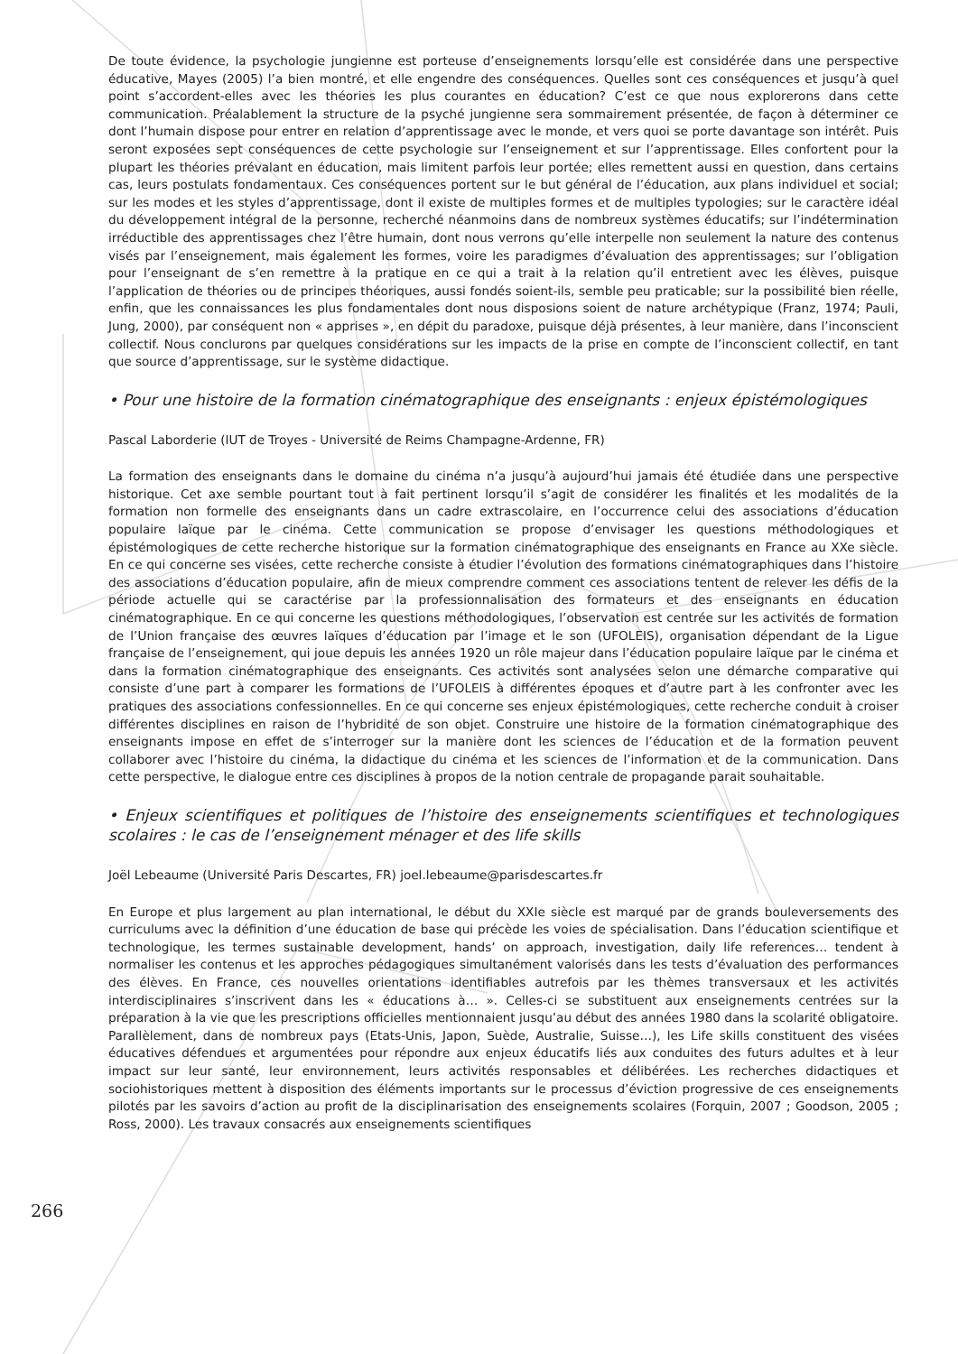De toute évidence, la psychologie jungienne est porteuse d’enseignements lorsqu’elle est considérée dans une perspective éducative, Mayes (2005) l’a bien montré, et elle engendre des conséquences. Quelles sont ces conséquences et jusqu’à quel point s’accordent-elles avec les théories les plus courantes en éducation? C’est ce que nous explorerons dans cette communication. Préalablement la structure de la psyché jungienne sera sommairement présentée, de façon à déterminer ce dont l’humain dispose pour entrer en relation d’apprentissage avec le monde, et vers quoi se porte davantage son intérêt. Puis seront exposées sept conséquences de cette psychologie sur l’enseignement et sur l’apprentissage. Elles confortent pour la plupart les théories prévalant en éducation, mais limitent parfois leur portée; elles remettent aussi en question, dans certains cas, leurs postulats fondamentaux. Ces conséquences portent sur le but général de l’éducation, aux plans individuel et social; sur les modes et les styles d’apprentissage, dont il existe de multiples formes et de multiples typologies; sur le caractère idéal du développement intégral de la personne, recherché néanmoins dans de nombreux systèmes éducatifs; sur l’indétermination irréductible des apprentissages chez l’être humain, dont nous verrons qu’elle interpelle non seulement la nature des contenus visés par l’enseignement, mais également les formes, voire les paradigmes d’évaluation des apprentissages; sur l’obligation pour l’enseignant de s’en remettre à la pratique en ce qui a trait à la relation qu’il entretient avec les élèves, puisque l’application de théories ou de principes théoriques, aussi fondés soient-ils, semble peu praticable; sur la possibilité bien réelle, enfin, que les connaissances les plus fondamentales dont nous disposions soient de nature archétypique (Franz, 1974; Pauli, Jung, 2000), par conséquent non « apprises », en dépit du paradoxe, puisque déjà présentes, à leur manière, dans l’inconscient collectif. Nous conclurons par quelques considérations sur les impacts de la prise en compte de l’inconscient collectif, en tant que source d’apprentissage, sur le système didactique.
• Pour une histoire de la formation cinématographique des enseignants : enjeux épistémologiques
Pascal Laborderie (IUT de Troyes - Université de Reims Champagne-Ardenne, FR)
La formation des enseignants dans le domaine du cinéma n’a jusqu’à aujourd’hui jamais été étudiée dans une perspective historique. Cet axe semble pourtant tout à fait pertinent lorsqu’il s’agit de considérer les finalités et les modalités de la formation non formelle des enseignants dans un cadre extrascolaire, en l’occurrence celui des associations d’éducation populaire laïque par le cinéma. Cette communication se propose d’envisager les questions méthodologiques et épistémologiques de cette recherche historique sur la formation cinématographique des enseignants en France au XXe siècle. En ce qui concerne ses visées, cette recherche consiste à étudier l’évolution des formations cinématographiques dans l’histoire des associations d’éducation populaire, afin de mieux comprendre comment ces associations tentent de relever les défis de la période actuelle qui se caractérise par la professionnalisation des formateurs et des enseignants en éducation cinématographique. En ce qui concerne les questions méthodologiques, l’observation est centrée sur les activités de formation de l’Union française des œuvres laïques d’éducation par l’image et le son (UFOLEIS), organisation dépendant de la Ligue française de l’enseignement, qui joue depuis les années 1920 un rôle majeur dans l’éducation populaire laïque par le cinéma et dans la formation cinématographique des enseignants. Ces activités sont analysées selon une démarche comparative qui consiste d’une part à comparer les formations de l’UFOLEIS à différentes époques et d’autre part à les confronter avec les pratiques des associations confessionnelles. En ce qui concerne ses enjeux épistémologiques, cette recherche conduit à croiser différentes disciplines en raison de l’hybridité de son objet. Construire une histoire de la formation cinématographique des enseignants impose en effet de s’interroger sur la manière dont les sciences de l’éducation et de la formation peuvent collaborer avec l’histoire du cinéma, la didactique du cinéma et les sciences de l’information et de la communication. Dans cette perspective, le dialogue entre ces disciplines à propos de la notion centrale de propagande parait souhaitable.
• Enjeux scientifiques et politiques de l’histoire des enseignements scientifiques et technologiques scolaires : le cas de l’enseignement ménager et des life skills
Joël Lebeaume (Université Paris Descartes, FR) joel.lebeaume@parisdescartes.fr
En Europe et plus largement au plan international, le début du XXIe siècle est marqué par de grands bouleversements des curriculums avec la définition d’une éducation de base qui précède les voies de spécialisation. Dans l’éducation scientifique et technologique, les termes sustainable development, hands’ on approach, investigation, daily life references… tendent à normaliser les contenus et les approches pédagogiques simultanément valorisés dans les tests d’évaluation des performances des élèves. En France, ces nouvelles orientations identifiables autrefois par les thèmes transversaux et les activités interdisciplinaires s’inscrivent dans les « éducations à… ». Celles-ci se substituent aux enseignements centrées sur la préparation à la vie que les prescriptions officielles mentionnaient jusqu’au début des années 1980 dans la scolarité obligatoire. Parallèlement, dans de nombreux pays (Etats-Unis, Japon, Suède, Australie, Suisse…), les Life skills constituent des visées éducatives défendues et argumentées pour répondre aux enjeux éducatifs liés aux conduites des futurs adultes et à leur impact sur leur santé, leur environnement, leurs activités responsables et délibérées. Les recherches didactiques et sociohistoriques mettent à disposition des éléments importants sur le processus d’éviction progressive de ces enseignements pilotés par les savoirs d’action au profit de la disciplinarisation des enseignements scolaires (Forquin, 2007 ; Goodson, 2005 ; Ross, 2000). Les travaux consacrés aux enseignements scientifiques
266